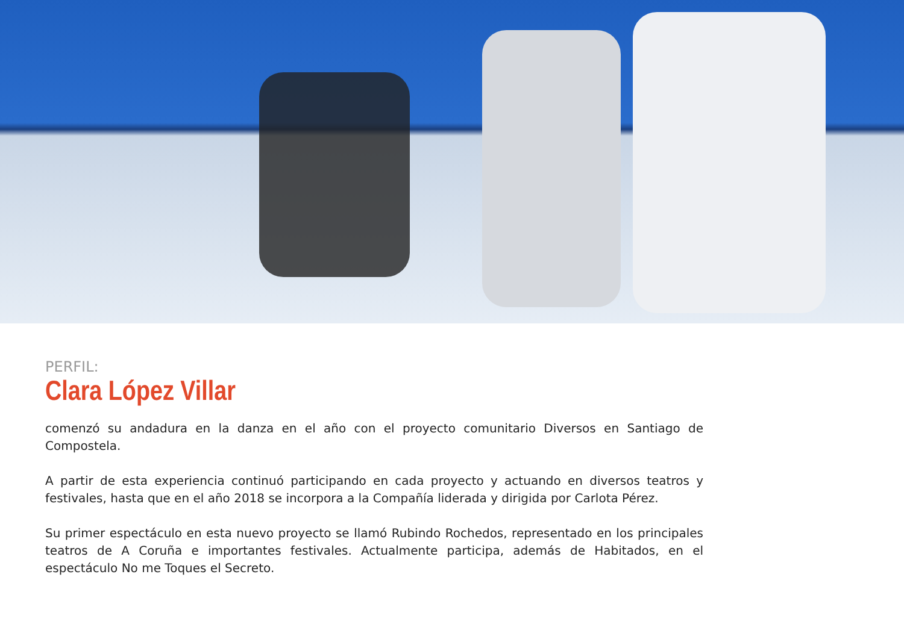PERFIL:
Clara López Villar
comenzó su andadura en la danza en el año con el proyecto comunitario Diversos en Santiago de Compostela.
A partir de esta experiencia continuó participando en cada proyecto y actuando en diversos teatros y festivales, hasta que en el año 2018 se incorpora a la Compañía liderada y dirigida por Carlota Pérez.
Su primer espectáculo en esta nuevo proyecto se llamó Rubindo Rochedos, representado en los principales teatros de A Coruña e importantes festivales. Actualmente participa, además de Habitados, en el espectáculo No me Toques el Secreto.